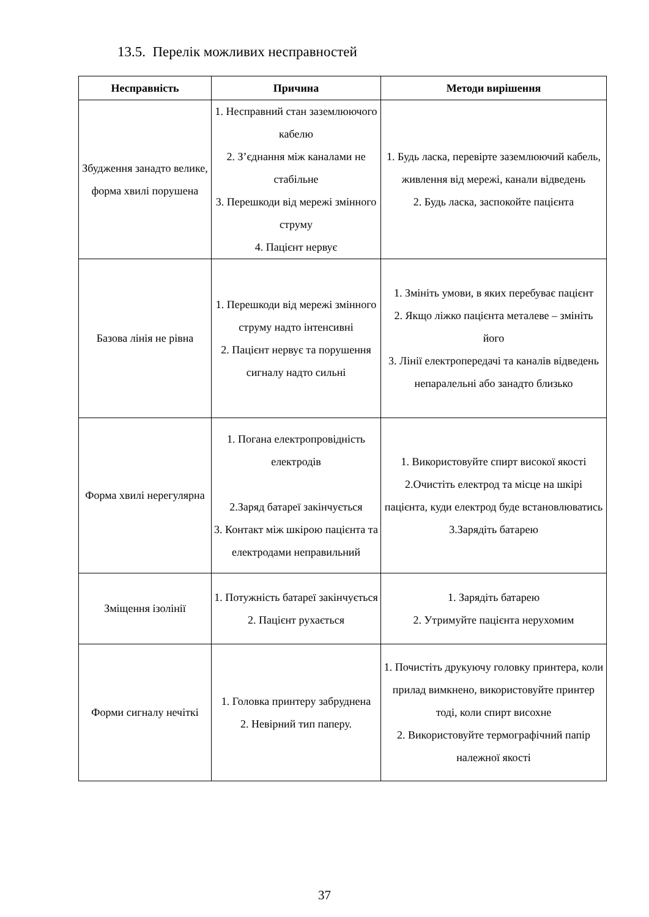13.5. Перелік можливих несправностей
| Несправність | Причина | Методи вирішення |
| --- | --- | --- |
| Збудження занадто велике, форма хвилі порушена | 1. Несправний стан заземлюючого кабелю 2. З’єднання між каналами не стабільне 3. Перешкоди від мережі змінного струму 4. Пацієнт нервує | 1. Будь ласка, перевірте заземлюючий кабель, живлення від мережі, канали відведень 2. Будь ласка, заспокойте пацієнта |
| Базова лінія не рівна | 1. Перешкоди від мережі змінного струму надто інтенсивні 2. Пацієнт нервує та порушення сигналу надто сильні | 1. Змініть умови, в яких перебуває пацієнт 2. Якщо ліжко пацієнта металеве – змініть його 3. Лінії електропередачі та каналів відведень непаралельні або занадто близько |
| Форма хвилі нерегулярна | 1. Погана електропровідність електродів 2.Заряд батареї закінчується 3. Контакт між шкірою пацієнта та електродами неправильний | 1. Використовуйте спирт високої якості 2.Очистіть електрод та місце на шкірі пацієнта, куди електрод буде встановлюватись 3.Зарядіть батарею |
| Зміщення ізолінії | 1. Потужність батареї закінчується 2. Пацієнт рухається | 1. Зарядіть батарею 2. Утримуйте пацієнта нерухомим |
| Форми сигналу нечіткі | 1. Головка принтеру забруднена 2. Невірний тип паперу. | 1. Почистіть друкуючу головку принтера, коли прилад вимкнено, використовуйте принтер тоді, коли спирт висохне 2. Використовуйте термографічний папір належної якості |
37